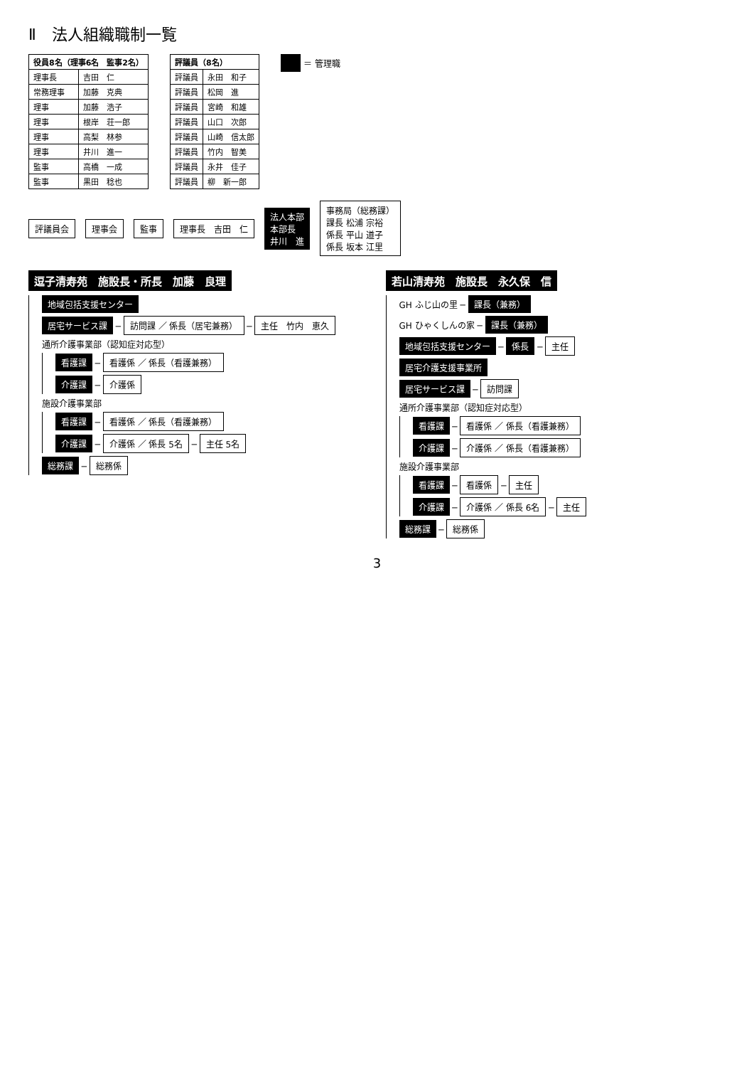Ⅱ　法人組織職制一覧
| 役員8名（理事6名 監事2名） | |
| --- | --- |
| 理事長 | 吉田 仁 |
| 常務理事 | 加藤 克典 |
| 理事 | 加藤 浩子 |
| 理事 | 根岸 荘一郎 |
| 理事 | 高梨 林参 |
| 理事 | 井川 進一 |
| 監事 | 高橋 一成 |
| 監事 | 黒田 稔也 |
| 評議員（8名） | |
| --- | --- |
| 評議員 | 永田 和子 |
| 評議員 | 松岡 進 |
| 評議員 | 宮崎 和雄 |
| 評議員 | 山口 次郎 |
| 評議員 | 山崎 信太郎 |
| 評議員 | 竹内 智美 |
| 評議員 | 永井 佳子 |
| 評議員 | 柳 新一郎 |
　 ＝ 管理職
評議員会 理事会 監事 理事長　吉田　仁 法人本部
本部長
井川　進 事務局（総務課）
課長 松浦 宗裕
係長 平山 道子
係長 坂本 江里
逗子清寿苑　施設長・所長　加藤　良理
地域包括支援センター
居宅サービス課 ─ 訪問課 ／ 係長（居宅兼務） ─ 主任　竹内　恵久
通所介護事業部（認知症対応型）
看護課 ─ 看護係 ／ 係長（看護兼務）
介護課 ─ 介護係
施設介護事業部
看護課 ─ 看護係 ／ 係長（看護兼務）
介護課 ─ 介護係 ／ 係長 5名 ─ 主任 5名
総務課 ─ 総務係
若山清寿苑　施設長　永久保　信
GH ふじ山の里 ─ 課長（兼務）
GH ひゃくしんの家 ─ 課長（兼務）
地域包括支援センター ─ 係長 ─ 主任
居宅介護支援事業所
居宅サービス課 ─ 訪問課
通所介護事業部（認知症対応型）
看護課 ─ 看護係 ／ 係長（看護兼務）
介護課 ─ 介護係 ／ 係長（看護兼務）
施設介護事業部
看護課 ─ 看護係 ─ 主任
介護課 ─ 介護係 ／ 係長 6名 ─ 主任
総務課 ─ 総務係
3